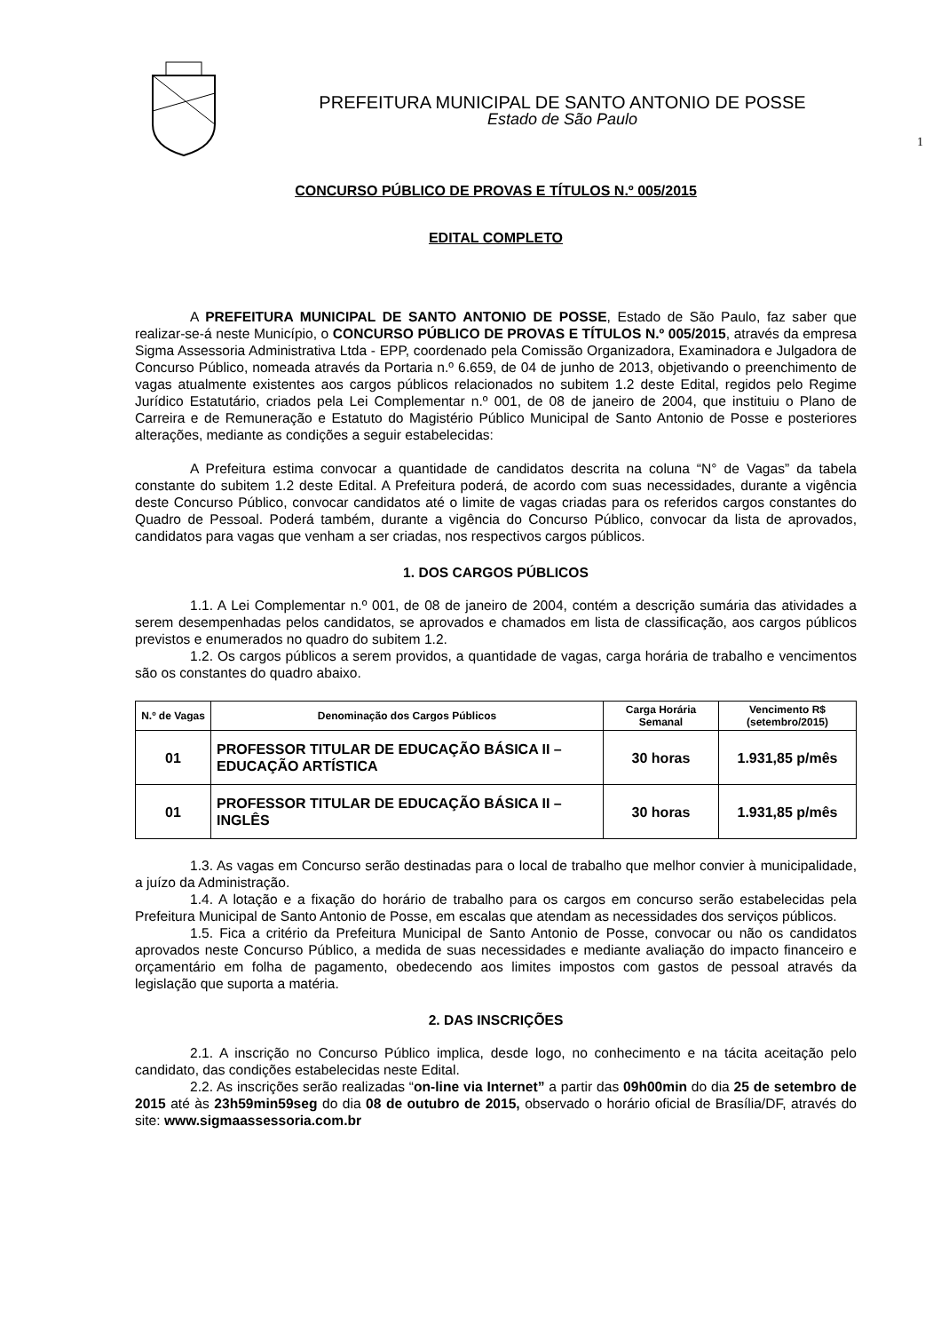PREFEITURA MUNICIPAL DE SANTO ANTONIO DE POSSE
Estado de São Paulo
1
CONCURSO PÚBLICO DE PROVAS E TÍTULOS N.º 005/2015
EDITAL COMPLETO
A PREFEITURA MUNICIPAL DE SANTO ANTONIO DE POSSE, Estado de São Paulo, faz saber que realizar-se-á neste Município, o CONCURSO PÚBLICO DE PROVAS E TÍTULOS N.º 005/2015, através da empresa Sigma Assessoria Administrativa Ltda - EPP, coordenado pela Comissão Organizadora, Examinadora e Julgadora de Concurso Público, nomeada através da Portaria n.º 6.659, de 04 de junho de 2013, objetivando o preenchimento de vagas atualmente existentes aos cargos públicos relacionados no subitem 1.2 deste Edital, regidos pelo Regime Jurídico Estatutário, criados pela Lei Complementar n.º 001, de 08 de janeiro de 2004, que instituiu o Plano de Carreira e de Remuneração e Estatuto do Magistério Público Municipal de Santo Antonio de Posse e posteriores alterações, mediante as condições a seguir estabelecidas:
A Prefeitura estima convocar a quantidade de candidatos descrita na coluna “N° de Vagas” da tabela constante do subitem 1.2 deste Edital. A Prefeitura poderá, de acordo com suas necessidades, durante a vigência deste Concurso Público, convocar candidatos até o limite de vagas criadas para os referidos cargos constantes do Quadro de Pessoal. Poderá também, durante a vigência do Concurso Público, convocar da lista de aprovados, candidatos para vagas que venham a ser criadas, nos respectivos cargos públicos.
1. DOS CARGOS PÚBLICOS
1.1. A Lei Complementar n.º 001, de 08 de janeiro de 2004, contém a descrição sumária das atividades a serem desempenhadas pelos candidatos, se aprovados e chamados em lista de classificação, aos cargos públicos previstos e enumerados no quadro do subitem 1.2.
1.2. Os cargos públicos a serem providos, a quantidade de vagas, carga horária de trabalho e vencimentos são os constantes do quadro abaixo.
| N.º de Vagas | Denominação dos Cargos Públicos | Carga Horária Semanal | Vencimento R$ (setembro/2015) |
| --- | --- | --- | --- |
| 01 | PROFESSOR TITULAR DE EDUCAÇÃO BÁSICA II – EDUCAÇÃO ARTÍSTICA | 30 horas | 1.931,85 p/mês |
| 01 | PROFESSOR TITULAR DE EDUCAÇÃO BÁSICA II – INGLÊS | 30 horas | 1.931,85 p/mês |
1.3. As vagas em Concurso serão destinadas para o local de trabalho que melhor convier à municipalidade, a juízo da Administração.
1.4. A lotação e a fixação do horário de trabalho para os cargos em concurso serão estabelecidas pela Prefeitura Municipal de Santo Antonio de Posse, em escalas que atendam as necessidades dos serviços públicos.
1.5. Fica a critério da Prefeitura Municipal de Santo Antonio de Posse, convocar ou não os candidatos aprovados neste Concurso Público, a medida de suas necessidades e mediante avaliação do impacto financeiro e orçamentário em folha de pagamento, obedecendo aos limites impostos com gastos de pessoal através da legislação que suporta a matéria.
2. DAS INSCRIÇÕES
2.1. A inscrição no Concurso Público implica, desde logo, no conhecimento e na tácita aceitação pelo candidato, das condições estabelecidas neste Edital.
2.2. As inscrições serão realizadas “on-line via Internet” a partir das 09h00min do dia 25 de setembro de 2015 até às 23h59min59seg do dia 08 de outubro de 2015, observado o horário oficial de Brasília/DF, através do site: www.sigmaassessoria.com.br